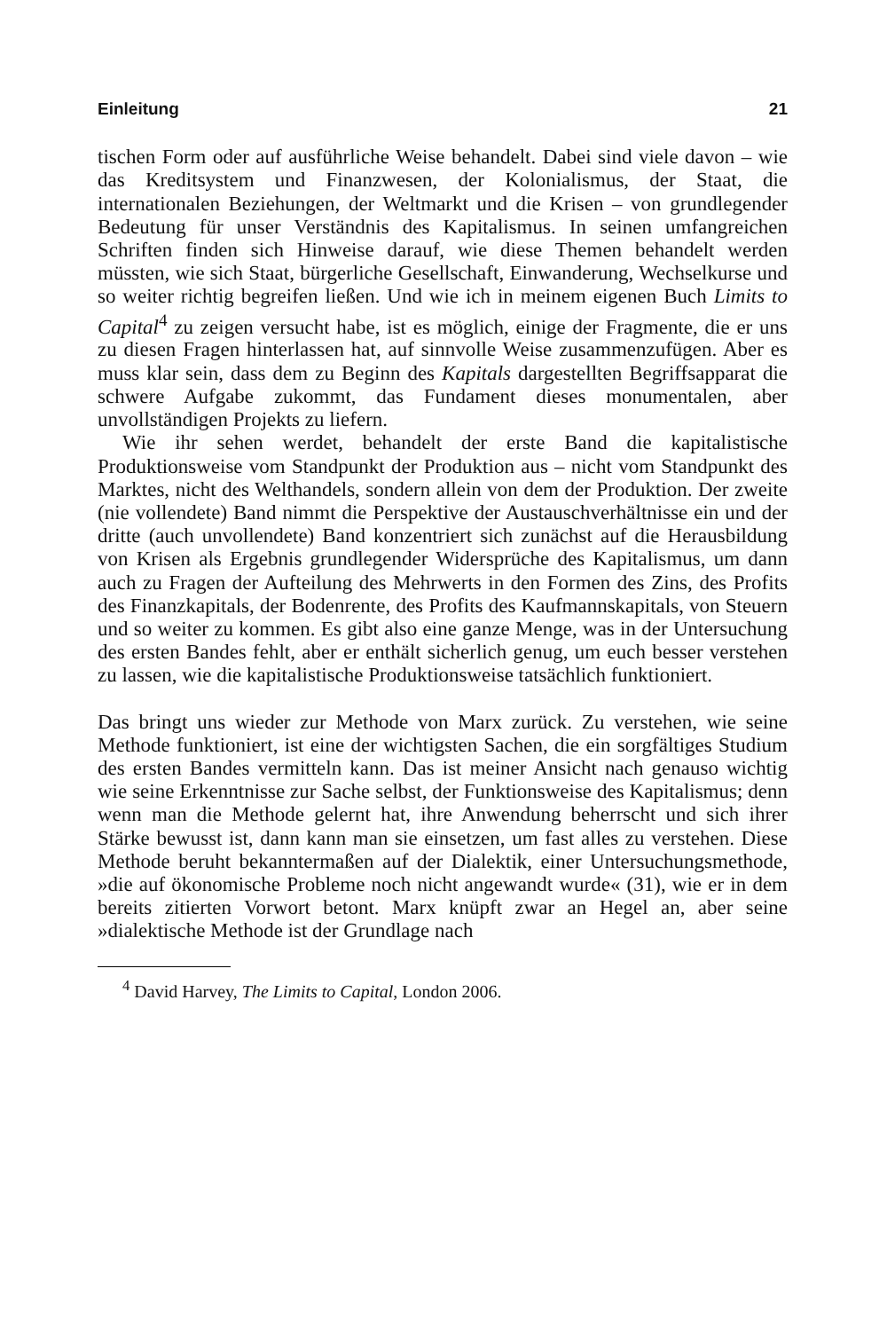Einleitung 21
tischen Form oder auf ausführliche Weise behandelt. Dabei sind viele davon – wie das Kreditsystem und Finanzwesen, der Kolonialismus, der Staat, die internationalen Beziehungen, der Weltmarkt und die Krisen – von grundlegender Bedeutung für unser Verständnis des Kapitalismus. In seinen umfangreichen Schriften finden sich Hinweise darauf, wie diese Themen behandelt werden müssten, wie sich Staat, bürgerliche Gesellschaft, Einwanderung, Wechselkurse und so weiter richtig begreifen ließen. Und wie ich in meinem eigenen Buch Limits to Capital<sup>4</sup> zu zeigen versucht habe, ist es möglich, einige der Fragmente, die er uns zu diesen Fragen hinterlassen hat, auf sinnvolle Weise zusammenzufügen. Aber es muss klar sein, dass dem zu Beginn des Kapitals dargestellten Begriffsapparat die schwere Aufgabe zukommt, das Fundament dieses monumentalen, aber unvollständigen Projekts zu liefern.
Wie ihr sehen werdet, behandelt der erste Band die kapitalistische Produktionsweise vom Standpunkt der Produktion aus – nicht vom Standpunkt des Marktes, nicht des Welthandels, sondern allein von dem der Produktion. Der zweite (nie vollendete) Band nimmt die Perspektive der Austauschverhältnisse ein und der dritte (auch unvollendete) Band konzentriert sich zunächst auf die Herausbildung von Krisen als Ergebnis grundlegender Widersprüche des Kapitalismus, um dann auch zu Fragen der Aufteilung des Mehrwerts in den Formen des Zins, des Profits des Finanzkapitals, der Bodenrente, des Profits des Kaufmannskapitals, von Steuern und so weiter zu kommen. Es gibt also eine ganze Menge, was in der Untersuchung des ersten Bandes fehlt, aber er enthält sicherlich genug, um euch besser verstehen zu lassen, wie die kapitalistische Produktionsweise tatsächlich funktioniert.
Das bringt uns wieder zur Methode von Marx zurück. Zu verstehen, wie seine Methode funktioniert, ist eine der wichtigsten Sachen, die ein sorgfältiges Studium des ersten Bandes vermitteln kann. Das ist meiner Ansicht nach genauso wichtig wie seine Erkenntnisse zur Sache selbst, der Funktionsweise des Kapitalismus; denn wenn man die Methode gelernt hat, ihre Anwendung beherrscht und sich ihrer Stärke bewusst ist, dann kann man sie einsetzen, um fast alles zu verstehen. Diese Methode beruht bekanntermaßen auf der Dialektik, einer Untersuchungsmethode, »die auf ökonomische Probleme noch nicht angewandt wurde« (31), wie er in dem bereits zitierten Vorwort betont. Marx knüpft zwar an Hegel an, aber seine »dialektische Methode ist der Grundlage nach
<sup>4</sup> David Harvey, The Limits to Capital, London 2006.